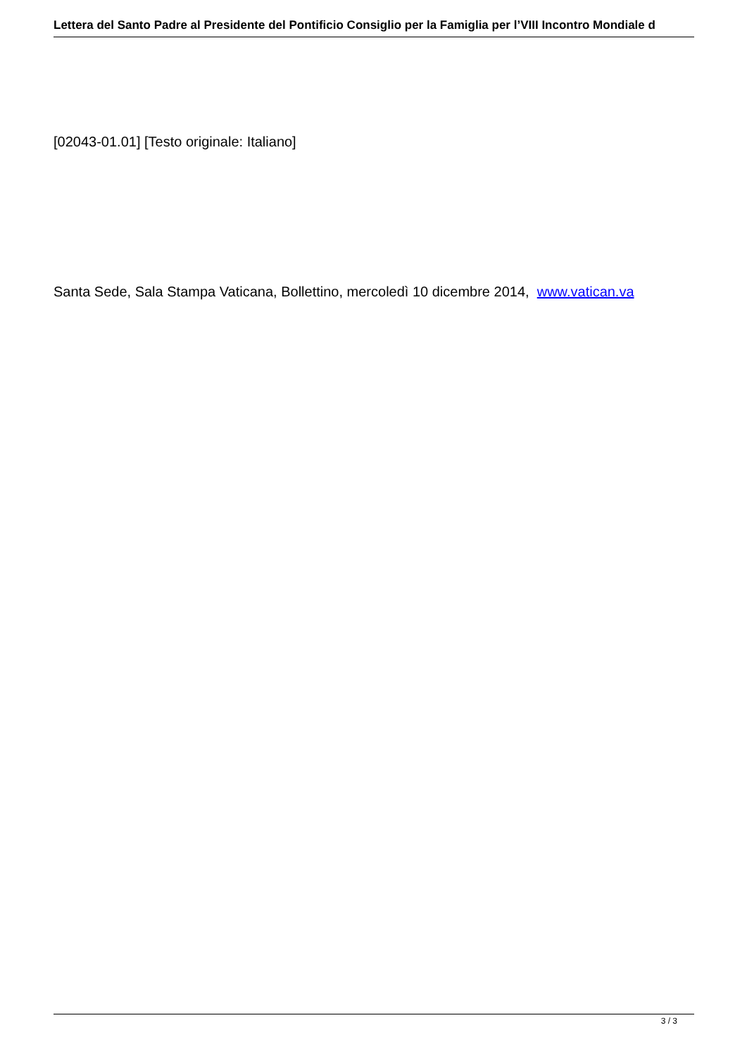Lettera del Santo Padre al Presidente del Pontificio Consiglio per la Famiglia per l’VIII Incontro Mondiale d
[02043-01.01] [Testo originale: Italiano]
Santa Sede, Sala Stampa Vaticana, Bollettino, mercoledì 10 dicembre 2014, www.vatican.va
3 / 3